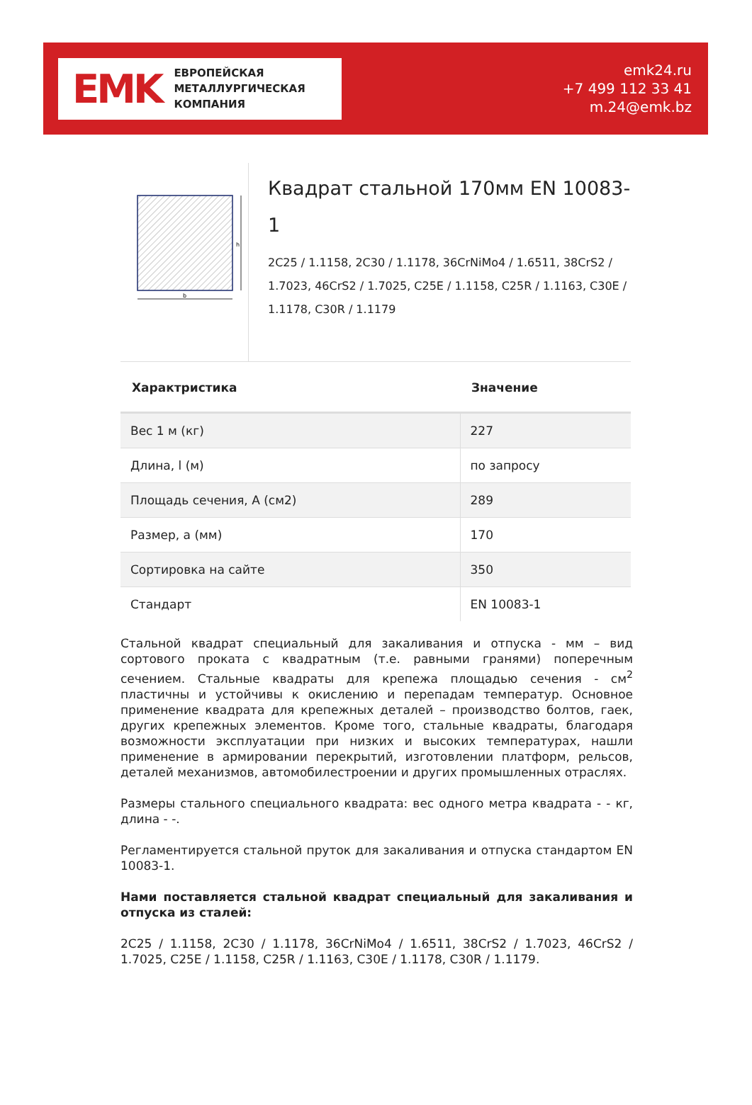EMK
ЕВРОПЕЙСКАЯ
МЕТАЛЛУРГИЧЕСКАЯ
КОМПАНИЯ
emk24.ru
+7 499 112 33 41
m.24@emk.bz
h
b
Квадрат стальной 170мм EN 10083-1
2C25 / 1.1158, 2C30 / 1.1178, 36CrNiMo4 / 1.6511, 38CrS2 / 1.7023, 46CrS2 / 1.7025, C25E / 1.1158, C25R / 1.1163, C30E / 1.1178, C30R / 1.1179
| Характристика | Значение |
| --- | --- |
| Вес 1 м (кг) | 227 |
| Длина, l (м) | по запросу |
| Площадь сечения, A (см2) | 289 |
| Размер, a (мм) | 170 |
| Сортировка на сайте | 350 |
| Стандарт | EN 10083-1 |
Стальной квадрат специальный для закаливания и отпуска - мм – вид сортового проката с квадратным (т.е. равными гранями) поперечным сечением. Стальные квадраты для крепежа площадью сечения - см<sup>2</sup> пластичны и устойчивы к окислению и перепадам температур. Основное применение квадрата для крепежных деталей – производство болтов, гаек, других крепежных элементов. Кроме того, стальные квадраты, благодаря возможности эксплуатации при низких и высоких температурах, нашли применение в армировании перекрытий, изготовлении платформ, рельсов, деталей механизмов, автомобилестроении и других промышленных отраслях.
Размеры стального специального квадрата: вес одного метра квадрата - - кг, длина - -.
Регламентируется стальной пруток для закаливания и отпуска стандартом EN 10083-1.
Нами поставляется стальной квадрат специальный для закаливания и отпуска из сталей:
2C25 / 1.1158, 2C30 / 1.1178, 36CrNiMo4 / 1.6511, 38CrS2 / 1.7023, 46CrS2 / 1.7025, C25E / 1.1158, C25R / 1.1163, C30E / 1.1178, C30R / 1.1179.